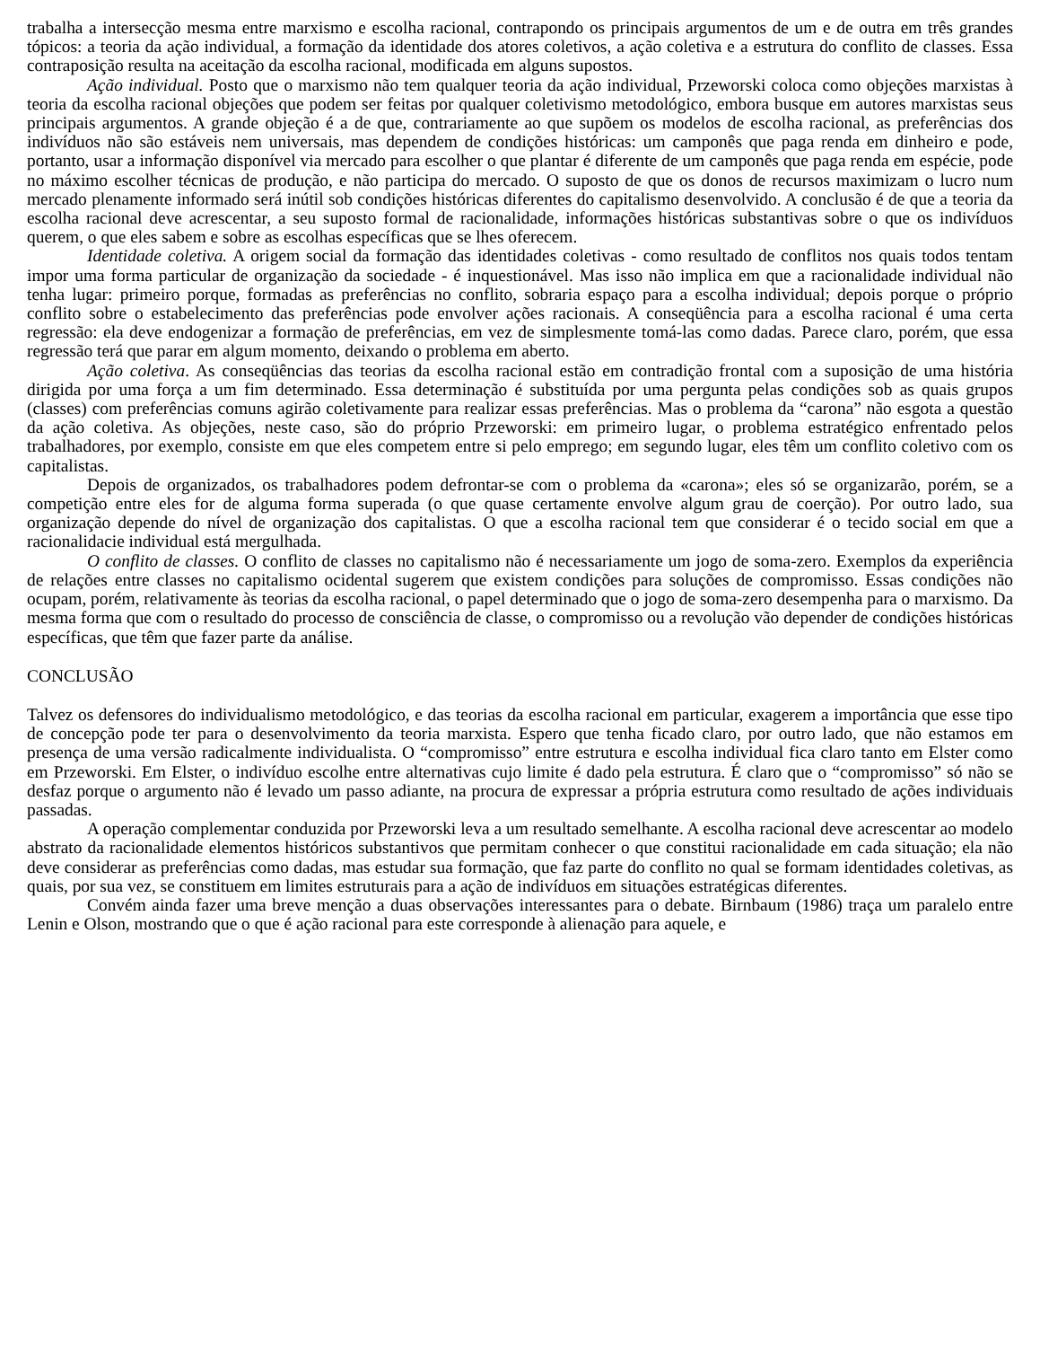trabalha a intersecção mesma entre marxismo e escolha racional, contrapondo os principais argumentos de um e de outra em três grandes tópicos: a teoria da ação individual, a formação da identidade dos atores coletivos, a ação coletiva e a estrutura do conflito de classes. Essa contraposição resulta na aceitação da escolha racional, modificada em alguns supostos.
Ação individual. Posto que o marxismo não tem qualquer teoria da ação individual, Przeworski coloca como objeções marxistas à teoria da escolha racional objeções que podem ser feitas por qualquer coletivismo metodológico, embora busque em autores marxistas seus principais argumentos. A grande objeção é a de que, contrariamente ao que supõem os modelos de escolha racional, as preferências dos indivíduos não são estáveis nem universais, mas dependem de condições históricas: um camponês que paga renda em dinheiro e pode, portanto, usar a informação disponível via mercado para escolher o que plantar é diferente de um camponês que paga renda em espécie, pode no máximo escolher técnicas de produção, e não participa do mercado. O suposto de que os donos de recursos maximizam o lucro num mercado plenamente informado será inútil sob condições históricas diferentes do capitalismo desenvolvido. A conclusão é de que a teoria da escolha racional deve acrescentar, a seu suposto formal de racionalidade, informações históricas substantivas sobre o que os indivíduos querem, o que eles sabem e sobre as escolhas específicas que se lhes oferecem.
Identidade coletiva. A origem social da formação das identidades coletivas - como resultado de conflitos nos quais todos tentam impor uma forma particular de organização da sociedade - é inquestionável. Mas isso não implica em que a racionalidade individual não tenha lugar: primeiro porque, formadas as preferências no conflito, sobraria espaço para a escolha individual; depois porque o próprio conflito sobre o estabelecimento das preferências pode envolver ações racionais. A conseqüência para a escolha racional é uma certa regressão: ela deve endogenizar a formação de preferências, em vez de simplesmente tomá-las como dadas. Parece claro, porém, que essa regressão terá que parar em algum momento, deixando o problema em aberto.
Ação coletiva. As conseqüências das teorias da escolha racional estão em contradição frontal com a suposição de uma história dirigida por uma força a um fim determinado. Essa determinação é substituída por uma pergunta pelas condições sob as quais grupos (classes) com preferências comuns agirão coletivamente para realizar essas preferências. Mas o problema da “carona” não esgota a questão da ação coletiva. As objeções, neste caso, são do próprio Przeworski: em primeiro lugar, o problema estratégico enfrentado pelos trabalhadores, por exemplo, consiste em que eles competem entre si pelo emprego; em segundo lugar, eles têm um conflito coletivo com os capitalistas.
Depois de organizados, os trabalhadores podem defrontar-se com o problema da «carona»; eles só se organizarão, porém, se a competição entre eles for de alguma forma superada (o que quase certamente envolve algum grau de coerção). Por outro lado, sua organização depende do nível de organização dos capitalistas. O que a escolha racional tem que considerar é o tecido social em que a racionalidacie individual está mergulhada.
O conflito de classes. O conflito de classes no capitalismo não é necessariamente um jogo de soma-zero. Exemplos da experiência de relações entre classes no capitalismo ocidental sugerem que existem condições para soluções de compromisso. Essas condições não ocupam, porém, relativamente às teorias da escolha racional, o papel determinado que o jogo de soma-zero desempenha para o marxismo. Da mesma forma que com o resultado do processo de consciência de classe, o compromisso ou a revolução vão depender de condições históricas específicas, que têm que fazer parte da análise.
CONCLUSÃO
Talvez os defensores do individualismo metodológico, e das teorias da escolha racional em particular, exagerem a importância que esse tipo de concepção pode ter para o desenvolvimento da teoria marxista. Espero que tenha ficado claro, por outro lado, que não estamos em presença de uma versão radicalmente individualista. O “compromisso” entre estrutura e escolha individual fica claro tanto em Elster como em Przeworski. Em Elster, o indivíduo escolhe entre alternativas cujo limite é dado pela estrutura. É claro que o “compromisso” só não se desfaz porque o argumento não é levado um passo adiante, na procura de expressar a própria estrutura como resultado de ações individuais passadas.
A operação complementar conduzida por Przeworski leva a um resultado semelhante. A escolha racional deve acrescentar ao modelo abstrato da racionalidade elementos históricos substantivos que permitam conhecer o que constitui racionalidade em cada situação; ela não deve considerar as preferências como dadas, mas estudar sua formação, que faz parte do conflito no qual se formam identidades coletivas, as quais, por sua vez, se constituem em limites estruturais para a ação de indivíduos em situações estratégicas diferentes.
Convém ainda fazer uma breve menção a duas observações interessantes para o debate. Birnbaum (1986) traça um paralelo entre Lenin e Olson, mostrando que o que é ação racional para este corresponde à alienação para aquele, e